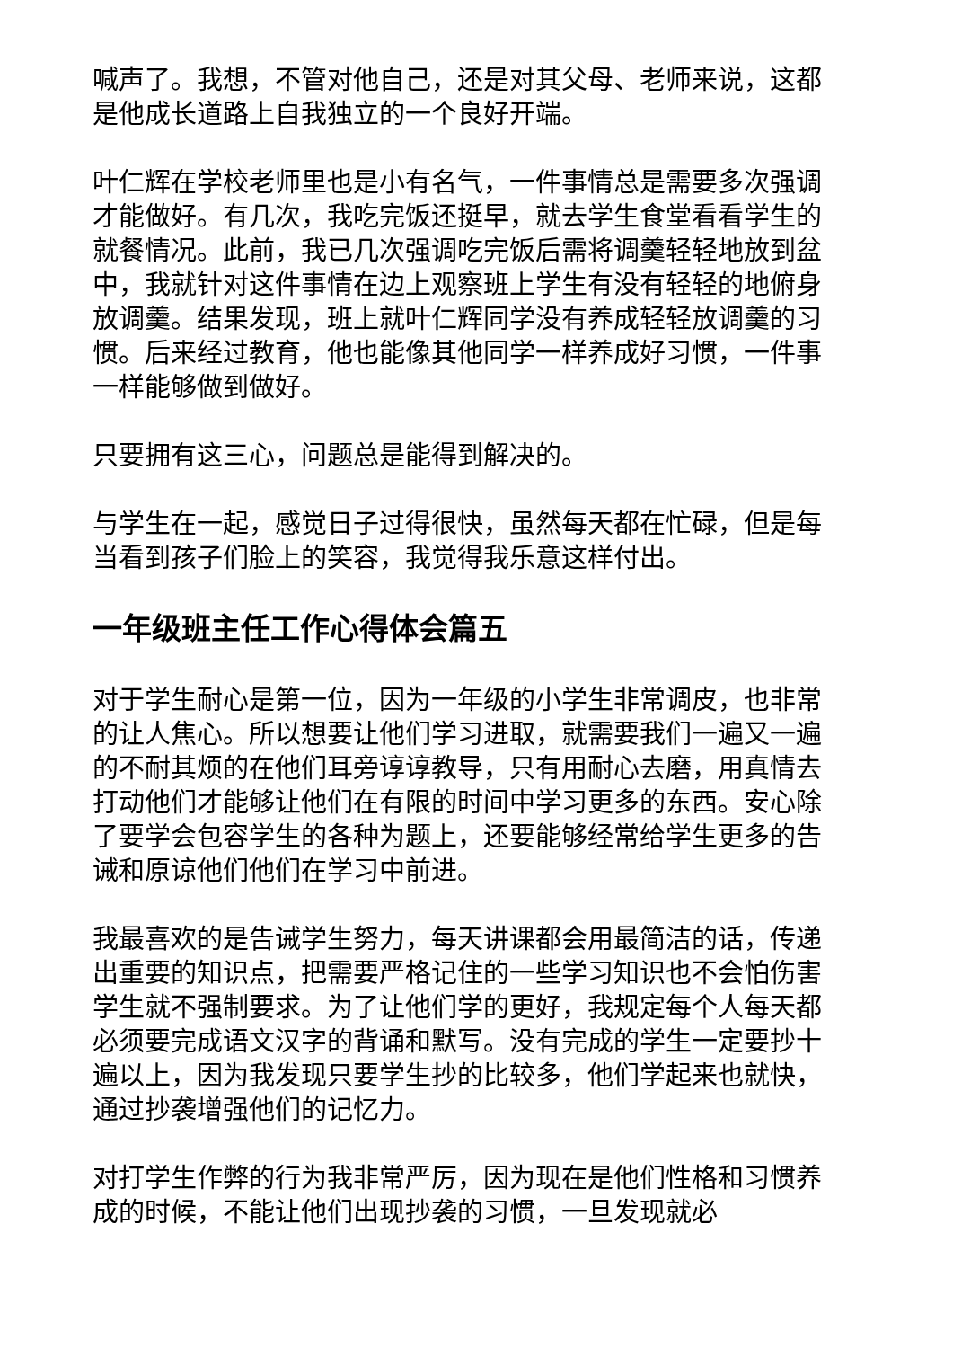喊声了。我想，不管对他自己，还是对其父母、老师来说，这都是他成长道路上自我独立的一个良好开端。
叶仁辉在学校老师里也是小有名气，一件事情总是需要多次强调才能做好。有几次，我吃完饭还挺早，就去学生食堂看看学生的就餐情况。此前，我已几次强调吃完饭后需将调羹轻轻地放到盆中，我就针对这件事情在边上观察班上学生有没有轻轻的地俯身放调羹。结果发现，班上就叶仁辉同学没有养成轻轻放调羹的习惯。后来经过教育，他也能像其他同学一样养成好习惯，一件事一样能够做到做好。
只要拥有这三心，问题总是能得到解决的。
与学生在一起，感觉日子过得很快，虽然每天都在忙碌，但是每当看到孩子们脸上的笑容，我觉得我乐意这样付出。
一年级班主任工作心得体会篇五
对于学生耐心是第一位，因为一年级的小学生非常调皮，也非常的让人焦心。所以想要让他们学习进取，就需要我们一遍又一遍的不耐其烦的在他们耳旁谆谆教导，只有用耐心去磨，用真情去打动他们才能够让他们在有限的时间中学习更多的东西。安心除了要学会包容学生的各种为题上，还要能够经常给学生更多的告诫和原谅他们他们在学习中前进。
我最喜欢的是告诫学生努力，每天讲课都会用最简洁的话，传递出重要的知识点，把需要严格记住的一些学习知识也不会怕伤害学生就不强制要求。为了让他们学的更好，我规定每个人每天都必须要完成语文汉字的背诵和默写。没有完成的学生一定要抄十遍以上，因为我发现只要学生抄的比较多，他们学起来也就快，通过抄袭增强他们的记忆力。
对打学生作弊的行为我非常严厉，因为现在是他们性格和习惯养成的时候，不能让他们出现抄袭的习惯，一旦发现就必